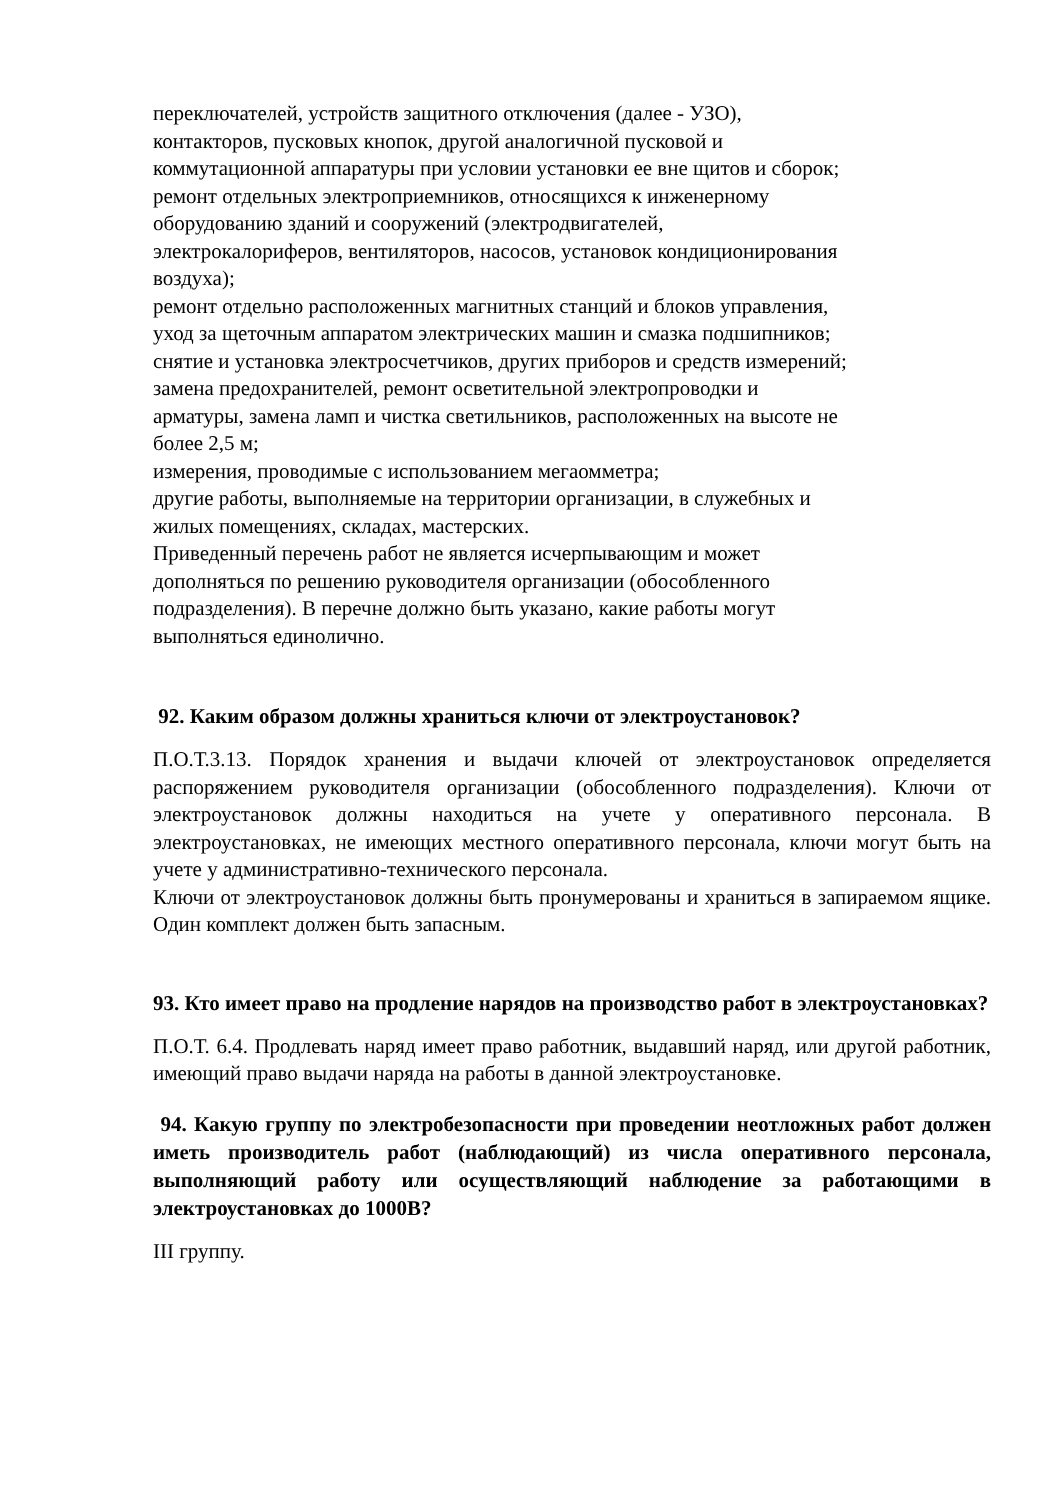переключателей, устройств защитного отключения (далее - УЗО),
контакторов, пусковых кнопок, другой аналогичной пусковой и
коммутационной аппаратуры при условии установки ее вне щитов и сборок;
ремонт отдельных электроприемников, относящихся к инженерному
оборудованию зданий и сооружений (электродвигателей,
электрокалориферов, вентиляторов, насосов, установок кондиционирования
воздуха);
ремонт отдельно расположенных магнитных станций и блоков управления,
уход за щеточным аппаратом электрических машин и смазка подшипников;
снятие и установка электросчетчиков, других приборов и средств измерений;
замена предохранителей, ремонт осветительной электропроводки и
арматуры, замена ламп и чистка светильников, расположенных на высоте не
более 2,5 м;
измерения, проводимые с использованием мегаомметра;
другие работы, выполняемые на территории организации, в служебных и
жилых помещениях, складах, мастерских.
Приведенный перечень работ не является исчерпывающим и может
дополняться по решению руководителя организации (обособленного
подразделения). В перечне должно быть указано, какие работы могут
выполняться единолично.
92. Каким образом должны храниться ключи от электроустановок?
П.О.Т.3.13. Порядок хранения и выдачи ключей от электроустановок определяется распоряжением руководителя организации (обособленного подразделения). Ключи от электроустановок должны находиться на учете у оперативного персонала. В электроустановках, не имеющих местного оперативного персонала, ключи могут быть на учете у административно-технического персонала.
Ключи от электроустановок должны быть пронумерованы и храниться в запираемом ящике. Один комплект должен быть запасным.
93. Кто имеет право на продление нарядов на производство работ в электроустановках?
П.О.Т. 6.4. Продлевать наряд имеет право работник, выдавший наряд, или другой работник, имеющий право выдачи наряда на работы в данной электроустановке.
94. Какую группу по электробезопасности при проведении неотложных работ должен иметь производитель работ (наблюдающий) из числа оперативного персонала, выполняющий работу или осуществляющий наблюдение за работающими в электроустановках до 1000В?
III группу.